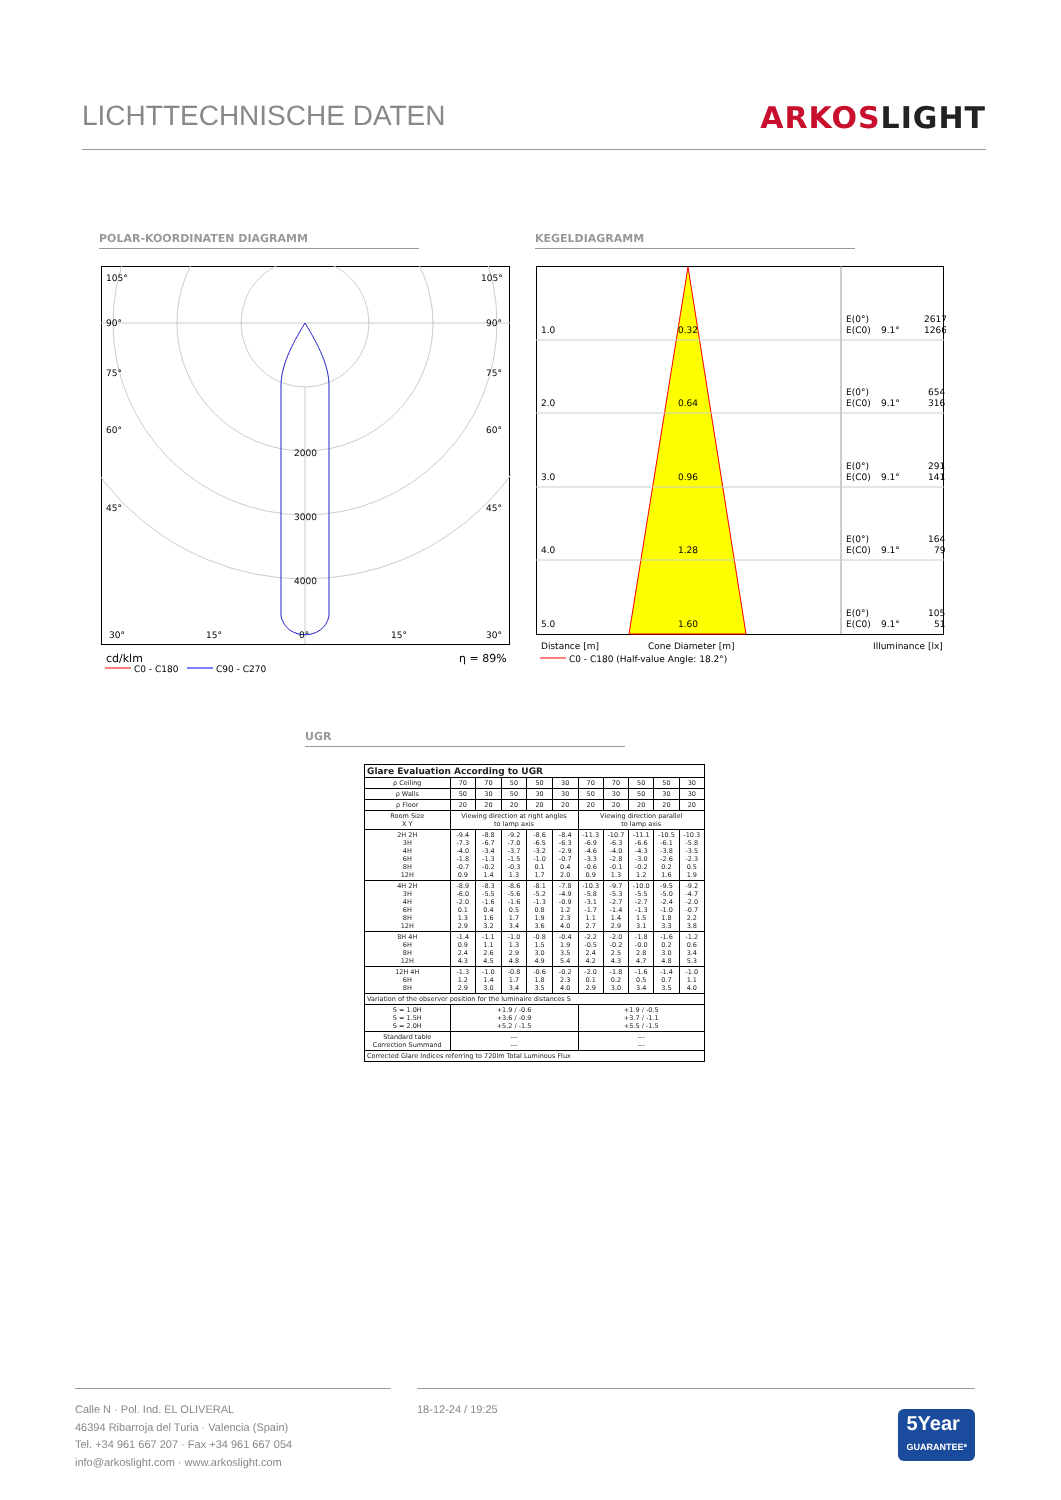LICHTTECHNISCHE DATEN ARKOSLIGHT
POLAR-KOORDINATEN DIAGRAMM
105°
105°
90°
90°
75°
75°
60°
60°
45°
45°
2000
3000
4000
30°
15°
0°
15°
30°
cd/klm
η = 89%
C0 - C180
C90 - C270
KEGELDIAGRAMM
1.0
0.32
E(0°)
2617
E(C0)
9.1°
1266
2.0
0.64
E(0°)
654
E(C0)
9.1°
316
3.0
0.96
E(0°)
291
E(C0)
9.1°
141
4.0
1.28
E(0°)
164
E(C0)
9.1°
79
5.0
1.60
E(0°)
105
E(C0)
9.1°
51
Distance [m]
Cone Diameter [m]
Illuminance [lx]
C0 - C180 (Half-value Angle: 18.2°)
UGR
| Glare Evaluation According to UGR | | | | | | | | | | |
| --- | --- | --- | --- | --- | --- | --- | --- | --- | --- | --- |
| ρ Ceiling | 70 | 70 | 50 | 50 | 30 | 70 | 70 | 50 | 50 | 30 |
| ρ Walls | 50 | 30 | 50 | 30 | 30 | 50 | 30 | 50 | 30 | 30 |
| ρ Floor | 20 | 20 | 20 | 20 | 20 | 20 | 20 | 20 | 20 | 20 |
| Room Size X Y | Viewing direction at right angles to lamp axis | | | | | Viewing direction parallel to lamp axis | | | | |
| 2H 2H 3H 4H 6H 8H 12H | -9.4 -7.3 -4.0 -1.8 -0.7 0.9 | -8.8 -6.7 -3.4 -1.3 -0.2 1.4 | -9.2 -7.0 -3.7 -1.5 -0.3 1.3 | -8.6 -6.5 -3.2 -1.0 0.1 1.7 | -8.4 -6.3 -2.9 -0.7 0.4 2.0 | -11.3 -6.9 -4.6 -3.3 -0.6 0.9 | -10.7 -6.3 -4.0 -2.8 -0.1 1.3 | -11.1 -6.6 -4.3 -3.0 -0.2 1.2 | -10.5 -6.1 -3.8 -2.6 0.2 1.6 | -10.3 -5.8 -3.5 -2.3 0.5 1.9 |
| 4H 2H 3H 4H 6H 8H 12H | -8.9 -6.0 -2.0 0.1 1.3 2.9 | -8.3 -5.5 -1.6 0.4 1.6 3.2 | -8.6 -5.6 -1.6 0.5 1.7 3.4 | -8.1 -5.2 -1.3 0.8 1.9 3.6 | -7.8 -4.9 -0.9 1.2 2.3 4.0 | -10.3 -5.8 -3.1 -1.7 1.1 2.7 | -9.7 -5.3 -2.7 -1.4 1.4 2.9 | -10.0 -5.5 -2.7 -1.3 1.5 3.1 | -9.5 -5.0 -2.4 -1.0 1.8 3.3 | -9.2 -4.7 -2.0 -0.7 2.2 3.8 |
| 8H 4H 6H 8H 12H | -1.4 0.9 2.4 4.3 | -1.1 1.1 2.6 4.5 | -1.0 1.3 2.9 4.8 | -0.8 1.5 3.0 4.9 | -0.4 1.9 3.5 5.4 | -2.2 -0.5 2.4 4.2 | -2.0 -0.2 2.5 4.3 | -1.8 -0.0 2.8 4.7 | -1.6 0.2 3.0 4.8 | -1.2 0.6 3.4 5.3 |
| 12H 4H 6H 8H | -1.3 1.2 2.9 | -1.0 1.4 3.0 | -0.8 1.7 3.4 | -0.6 1.8 3.5 | -0.2 2.3 4.0 | -2.0 0.1 2.9 | -1.8 0.2 3.0 | -1.6 0.5 3.4 | -1.4 0.7 3.5 | -1.0 1.1 4.0 |
| Variation of the observer position for the luminaire distances S | | | | | | | | | | |
| S = 1.0H S = 1.5H S = 2.0H | +1.9 / -0.6 +3.6 / -0.9 +5.2 / -1.5 | | | | | +1.9 / -0.5 +3.7 / -1.1 +5.5 / -1.5 | | | | |
| Standard table Correction Summand | --- --- | | | | | --- --- | | | | |
| Corrected Glare Indices referring to 720lm Total Luminous Flux | | | | | | | | | | |
Calle N · Pol. Ind. EL OLIVERAL
46394 Ribarroja del Turia · Valencia (Spain)
Tel. +34 961 667 207 · Fax +34 961 667 054
info@arkoslight.com · www.arkoslight.com
18-12-24 / 19:25
5Year
GUARANTEE*